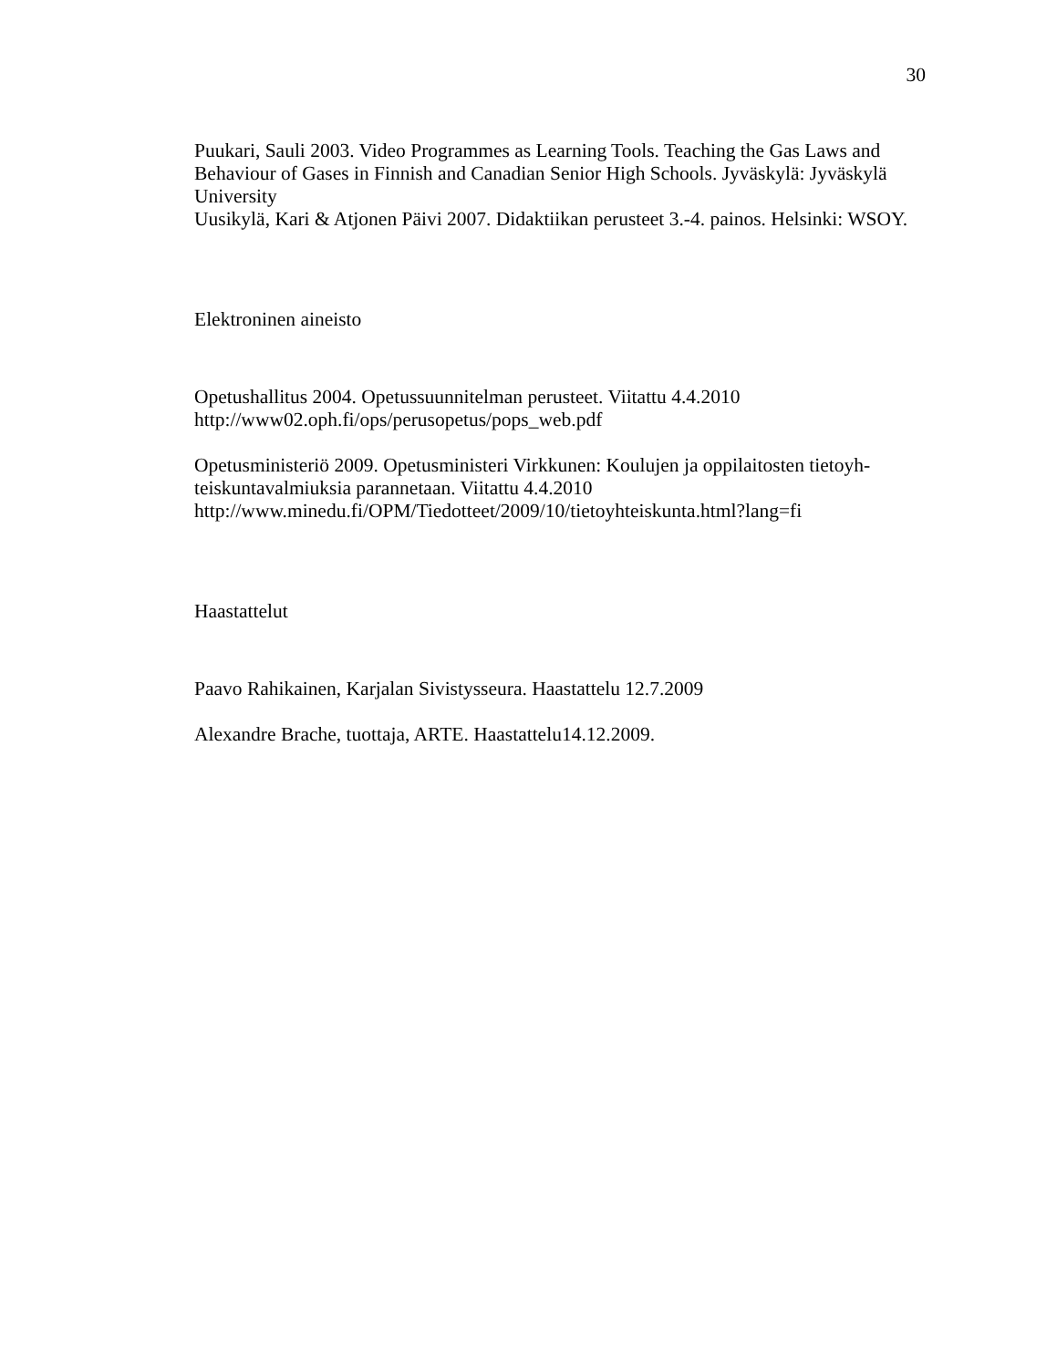30
Puukari, Sauli 2003. Video Programmes as Learning Tools. Teaching the Gas Laws and Behaviour of Gases in Finnish and Canadian Senior High Schools. Jyväskylä: Jyväskylä University
Uusikylä, Kari & Atjonen Päivi 2007. Didaktiikan perusteet 3.-4. painos. Helsinki: WSOY.
Elektroninen aineisto
Opetushallitus 2004. Opetussuunnitelman perusteet. Viitattu 4.4.2010
http://www02.oph.fi/ops/perusopetus/pops_web.pdf
Opetusministeriö 2009. Opetusministeri Virkkunen: Koulujen ja oppilaitosten tietoyh-teiskuntavalmiuksia parannetaan. Viitattu 4.4.2010
http://www.minedu.fi/OPM/Tiedotteet/2009/10/tietoyhteiskunta.html?lang=fi
Haastattelut
Paavo Rahikainen, Karjalan Sivistysseura. Haastattelu 12.7.2009
Alexandre Brache, tuottaja, ARTE. Haastattelu14.12.2009.